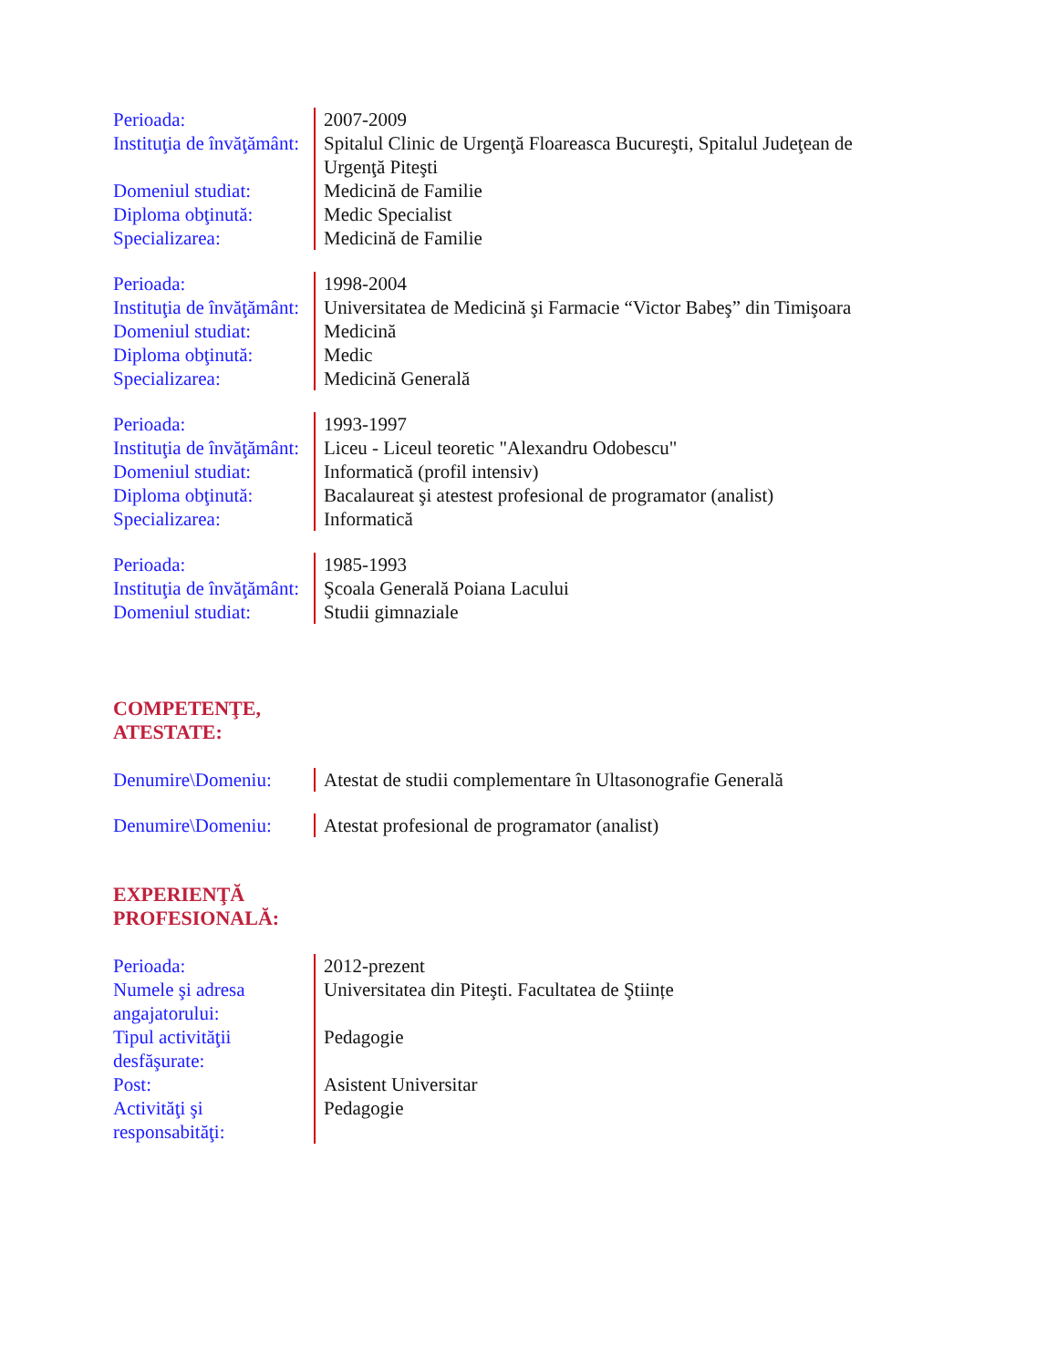| Perioada: | 2007-2009 |
| Instituţia de învăţământ: | Spitalul Clinic de Urgenţă Floareasca Bucureşti, Spitalul Judeţean de Urgenţă Piteşti |
| Domeniul studiat: | Medicină de Familie |
| Diploma obţinută: | Medic Specialist |
| Specializarea: | Medicină de Familie |
| Perioada: | 1998-2004 |
| Instituţia de învăţământ: | Universitatea de Medicină şi Farmacie “Victor Babeş” din Timişoara |
| Domeniul studiat: | Medicină |
| Diploma obţinută: | Medic |
| Specializarea: | Medicină Generală |
| Perioada: | 1993-1997 |
| Instituţia de învăţământ: | Liceu - Liceul teoretic "Alexandru Odobescu" |
| Domeniul studiat: | Informatică (profil intensiv) |
| Diploma obţinută: | Bacalaureat şi atestest profesional de programator (analist) |
| Specializarea: | Informatică |
| Perioada: | 1985-1993 |
| Instituţia de învăţământ: | Şcoala Generală Poiana Lacului |
| Domeniul studiat: | Studii gimnaziale |
COMPETENŢE,
ATESTATE:
| Denumire\Domeniu: | Atestat de studii complementare în Ultasonografie Generală |
| Denumire\Domeniu: | Atestat profesional de programator (analist) |
EXPERIENŢĂ
PROFESIONALĂ:
| Perioada: | 2012-prezent |
| Numele şi adresa angajatorului: | Universitatea din Piteşti. Facultatea de Ştiințe |
| Tipul activităţii desfăşurate: | Pedagogie |
| Post: | Asistent Universitar |
| Activităţi şi responsabităţi: | Pedagogie |